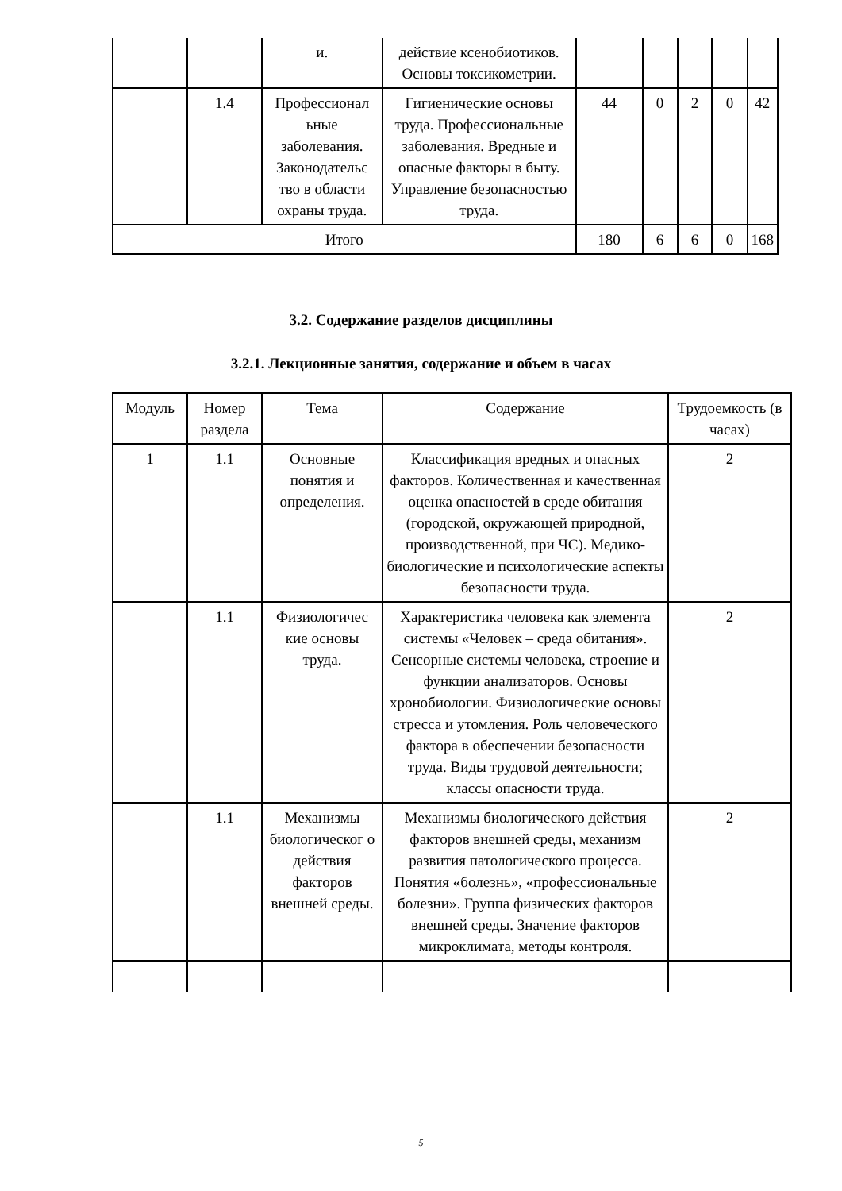| | | и. | действие ксенобиотиков. Основы токсикометрии. | | | | | |
| | 1.4 | Профессионал ьные заболевания. Законодательс тво в области охраны труда. | Гигиенические основы труда. Профессиональные заболевания. Вредные и опасные факторы в быту. Управление безопасностью труда. | 44 | 0 | 2 | 0 | 42 |
| Итого | | | | 180 | 6 | 6 | 0 | 168 |
3.2. Содержание разделов дисциплины
3.2.1. Лекционные занятия, содержание и объем в часах
| Модуль | Номер раздела | Тема | Содержание | Трудоемкость (в часах) |
| --- | --- | --- | --- | --- |
| 1 | 1.1 | Основные понятия и определения. | Классификация вредных и опасных факторов. Количественная и качественная оценка опасностей в среде обитания (городской, окружающей природной, производственной, при ЧС). Медико-биологические и психологические аспекты безопасности труда. | 2 |
| | 1.1 | Физиологичес кие основы труда. | Характеристика человека как элемента системы «Человек – среда обитания». Сенсорные системы человека, строение и функции анализаторов. Основы хронобиологии. Физиологические основы стресса и утомления. Роль человеческого фактора в обеспечении безопасности труда. Виды трудовой деятельности; классы опасности труда. | 2 |
| | 1.1 | Механизмы биологическог о действия факторов внешней среды. | Механизмы биологического действия факторов внешней среды, механизм развития патологического процесса. Понятия «болезнь», «профессиональные болезни». Группа физических факторов внешней среды. Значение факторов микроклимата, методы контроля. | 2 |
5